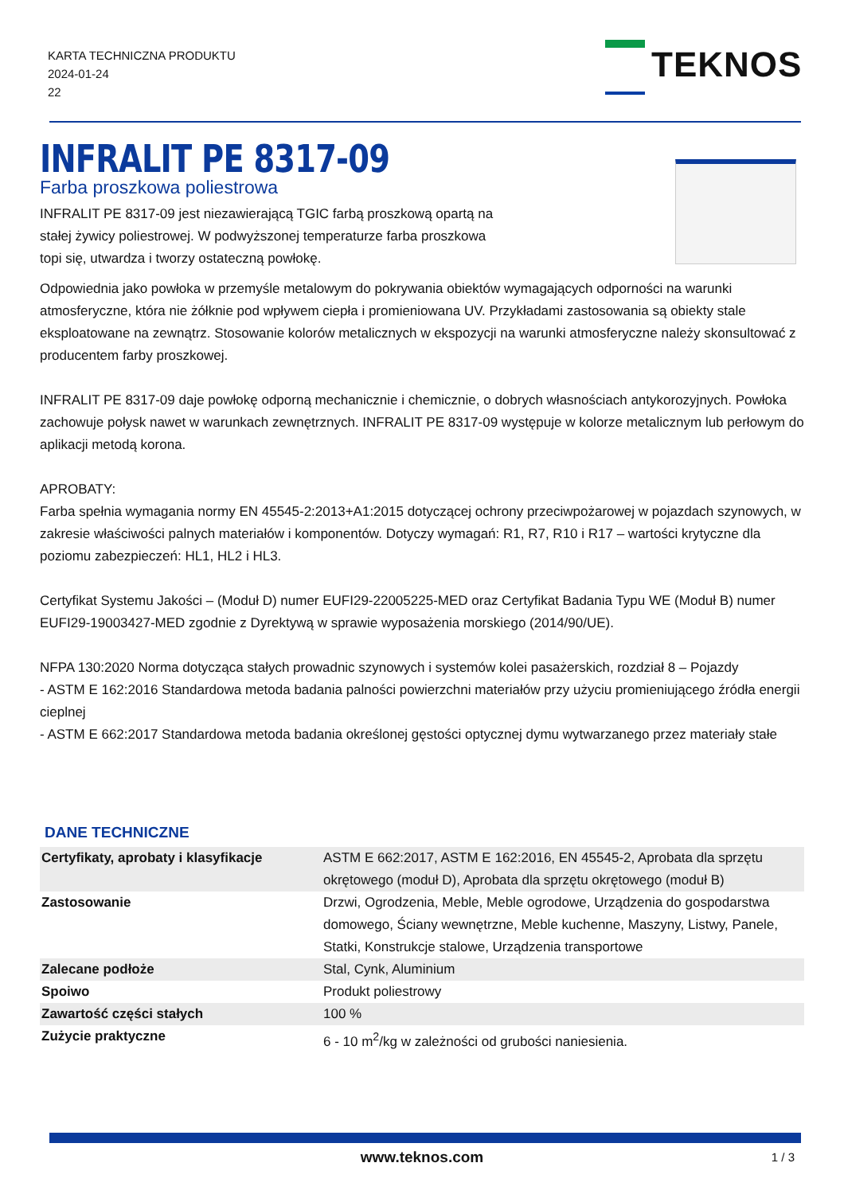KARTA TECHNICZNA PRODUKTU
2024-01-24
22
TEKNOS
INFRALIT PE 8317-09
Farba proszkowa poliestrowa
INFRALIT PE 8317-09 jest niezawierającą TGIC farbą proszkową opartą na stałej żywicy poliestrowej. W podwyższonej temperaturze farba proszkowa topi się, utwardza i tworzy ostateczną powłokę.
Odpowiednia jako powłoka w przemyśle metalowym do pokrywania obiektów wymagających odporności na warunki atmosferyczne, która nie żółknie pod wpływem ciepła i promieniowana UV. Przykładami zastosowania są obiekty stale eksploatowane na zewnątrz. Stosowanie kolorów metalicznych w ekspozycji na warunki atmosferyczne należy skonsultować z producentem farby proszkowej.
INFRALIT PE 8317-09 daje powłokę odporną mechanicznie i chemicznie, o dobrych własnościach antykorozyjnych. Powłoka zachowuje połysk nawet w warunkach zewnętrznych. INFRALIT PE 8317-09 występuje w kolorze metalicznym lub perłowym do aplikacji metodą korona.
APROBATY:
Farba spełnia wymagania normy EN 45545-2:2013+A1:2015 dotyczącej ochrony przeciwpożarowej w pojazdach szynowych, w zakresie właściwości palnych materiałów i komponentów. Dotyczy wymagań: R1, R7, R10 i R17 – wartości krytyczne dla poziomu zabezpieczeń: HL1, HL2 i HL3.
Certyfikat Systemu Jakości – (Moduł D) numer EUFI29-22005225-MED oraz Certyfikat Badania Typu WE (Moduł B) numer EUFI29-19003427-MED zgodnie z Dyrektywą w sprawie wyposażenia morskiego (2014/90/UE).
NFPA 130:2020 Norma dotycząca stałych prowadnic szynowych i systemów kolei pasażerskich, rozdział 8 – Pojazdy
- ASTM E 162:2016 Standardowa metoda badania palności powierzchni materiałów przy użyciu promieniującego źródła energii cieplnej
- ASTM E 662:2017 Standardowa metoda badania określonej gęstości optycznej dymu wytwarzanego przez materiały stałe
DANE TECHNICZNE
| Certyfikaty, aprobaty i klasyfikacje | ASTM E 662:2017, ASTM E 162:2016, EN 45545-2, Aprobata dla sprzętu okrętowego (moduł D), Aprobata dla sprzętu okrętowego (moduł B) |
| Zastosowanie | Drzwi, Ogrodzenia, Meble, Meble ogrodowe, Urządzenia do gospodarstwa domowego, Ściany wewnętrzne, Meble kuchenne, Maszyny, Listwy, Panele, Statki, Konstrukcje stalowe, Urządzenia transportowe |
| Zalecane podłoże | Stal, Cynk, Aluminium |
| Spoiwo | Produkt poliestrowy |
| Zawartość części stałych | 100 % |
| Zużycie praktyczne | 6 - 10 m<sup>2</sup>/kg w zależności od grubości naniesienia. |
www.teknos.com 1 / 3